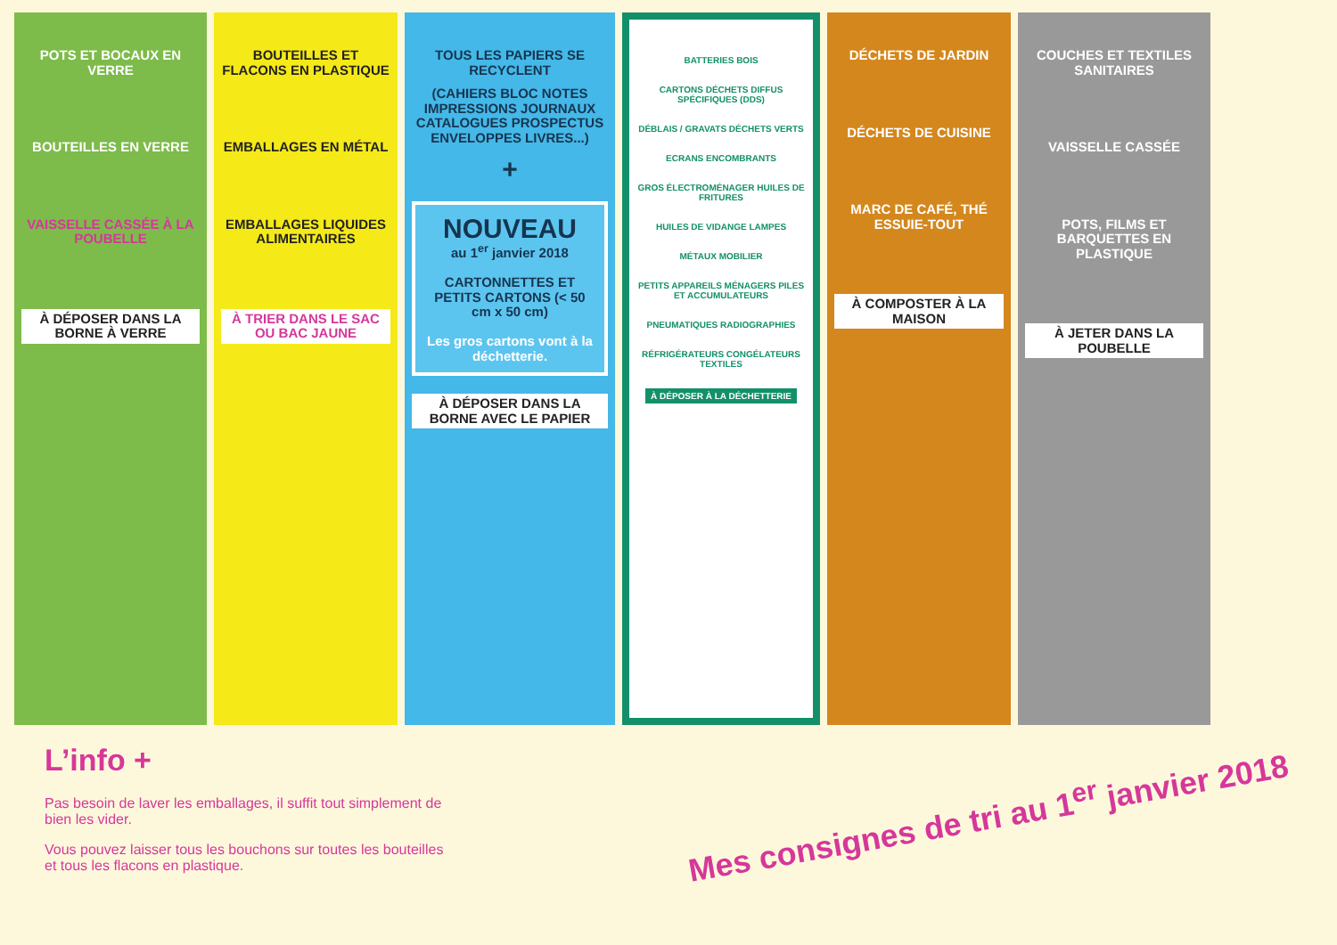POTS ET BOCAUX EN VERRE
BOUTEILLES EN VERRE
VAISSELLE CASSÉE À LA POUBELLE
À DÉPOSER DANS LA BORNE À VERRE
BOUTEILLES ET FLACONS EN PLASTIQUE
EMBALLAGES EN MÉTAL
EMBALLAGES LIQUIDES ALIMENTAIRES
À TRIER DANS LE SAC OU BAC JAUNE
TOUS LES PAPIERS SE RECYCLENT
(CAHIERS BLOC NOTES IMPRESSIONS JOURNAUX CATALOGUES PROSPECTUS ENVELOPPES LIVRES...)
+
NOUVEAU
au 1<sup>er</sup> janvier 2018
CARTONNETTES ET PETITS CARTONS (< 50 cm x 50 cm)
Les gros cartons vont à la déchetterie.
À DÉPOSER DANS LA BORNE AVEC LE PAPIER
BATTERIES BOIS
CARTONS DÉCHETS DIFFUS SPÉCIFIQUES (DDS)
DÉBLAIS / GRAVATS DÉCHETS VERTS
ECRANS ENCOMBRANTS
GROS ÉLECTROMÉNAGER HUILES DE FRITURES
HUILES DE VIDANGE LAMPES
MÉTAUX MOBILIER
PETITS APPAREILS MÉNAGERS PILES ET ACCUMULATEURS
PNEUMATIQUES RADIOGRAPHIES
RÉFRIGÉRATEURS CONGÉLATEURS TEXTILES
À DÉPOSER À LA DÉCHETTERIE
DÉCHETS DE JARDIN
DÉCHETS DE CUISINE
MARC DE CAFÉ, THÉ ESSUIE-TOUT
À COMPOSTER À LA MAISON
COUCHES ET TEXTILES SANITAIRES
VAISSELLE CASSÉE
POTS, FILMS ET BARQUETTES EN PLASTIQUE
À JETER DANS LA POUBELLE
L’info +
Pas besoin de laver les emballages, il suffit tout simplement de bien les vider.
Vous pouvez laisser tous les bouchons sur toutes les bouteilles et tous les flacons en plastique.
Mes consignes de tri au 1<sup>er</sup> janvier 2018